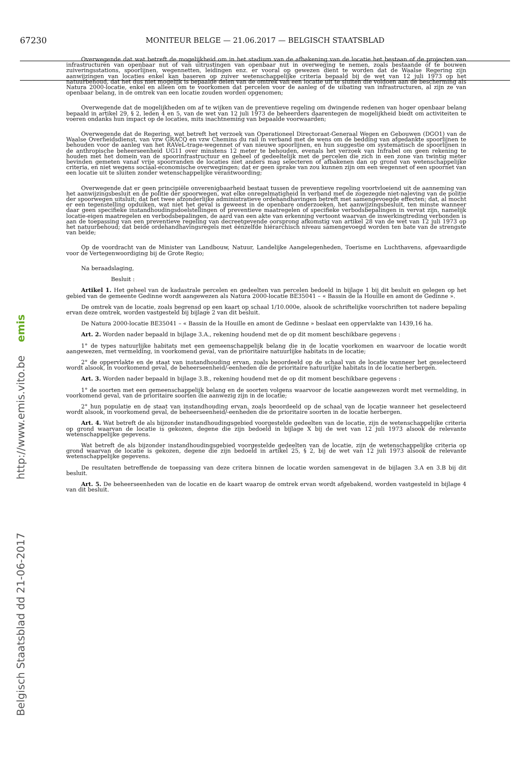67230
MONITEUR BELGE — 21.06.2017 — BELGISCH STAATSBLAD
Belgisch Staatsblad dd 21-06-2017 http://www.emis.vito.be emis
Overwegende dat wat betreft de mogelijkheid om in het stadium van de afbakening van de locatie het bestaan of de projecten van infrastructuren van openbaar nut of van uitrustingen van openbaar nut in overweging te nemen, zoals bestaande of te bouwen zuiveringsstations, spoorlijnen, wegennetten, leidingen enz. er vooral op gewezen dient te worden dat de Waalse Regering zijn aanwijzingen van locaties enkel kan baseren op zuiver wetenschappelijke criteria bepaald bij de wet van 12 juli 1973 op het natuurbehoud, dat het dus niet mogelijk is bepaalde delen van de omtrek van een locatie uit te sluiten die voldoen aan de bescherming als Natura 2000-locatie, enkel en alleen om te voorkomen dat percelen voor de aanleg of de uibating van infrastructuren, al zijn ze van openbaar belang, in de omtrek van een locatie zouden worden opgenomen;
Overwegende dat de mogelijkheden om af te wijken van de preventieve regeling om dwingende redenen van hoger openbaar belang bepaald in artikel 29, § 2, leden 4 en 5, van de wet van 12 juli 1973 de beheerders daarentegen de mogelijkheid biedt om activiteiten te voeren ondanks hun impact op de locaties, mits inachtneming van bepaalde voorwaarden;
Overwegende dat de Regering, wat betreft het verzoek van Operationeel Directoraat-Generaal Wegen en Gebouwen (DGO1) van de Waalse Overheidsdienst, van vzw GRACQ en vzw Chemins du rail in verband met de wens om de bedding van afgedankte spoorlijnen te behouden voor de aanleg van het RAVeL-trage-wegennet of van nieuwe spoorlijnen, en hun suggestie om systematisch de spoorlijnen in de anthropische beheerseenheid UG11 over minstens 12 meter te behouden, evenals het verzoek van Infrabel om geen rekening te houden met het domein van de spoorinfrastructuur en geheel of gedeeltelijk met de percelen die zich in een zone van twintig meter bevinden gemeten vanaf vrije spoorranden de locaties niet anders mag selecteren of afbakenen dan op grond van wetenschappelijke criteria, en niet wegens sociaal-economische overwegingen; dat er geen sprake van zou kunnen zijn om een wegennet of een spoornet van een locatie uit te sluiten zonder wetenschappelijke verantwoording;
Overwegende dat er geen principiële onverenigbaarheid bestaat tussen de preventieve regeling voortvloeiend uit de aanneming van het aanwijzingsbesluit en de politie der spoorwegen, wat elke onregelmatigheid in verband met de zogezegde niet-naleving van de politie der spoorwegen uitsluit; dat het twee afzonderlijke administratieve ordehandhavingen betreft met samengevoegde effecten; dat, al mocht er een tegenstelling opduiken, wat niet het geval is geweest in de openbare onderzoeken, het aanwijzingsbesluit, ten minste wanneer daar geen specifieke instandhoudingsdoelstellingen of preventieve maatregelen of specifieke verbodsbepalingen in vervat zijn, namelijk locatie-eigen maatregelen en verbodsbepalingen, de aard van een akte van erkenning vertoont waarvan de inwerkingtreding verbonden is aan de toepassing van een preventieve regeling van decreetgevende oorsprong afkomstig van artikel 28 van de wet van 12 juli 1973 op het natuurbehoud; dat beide ordehandhavingsregels met éénzelfde hiërarchisch niveau samengevoegd worden ten bate van de strengste van beide;
Op de voordracht van de Minister van Landbouw, Natuur, Landelijke Aangelegenheden, Toerisme en Luchthavens, afgevaardigde voor de Vertegenwoordiging bij de Grote Regio;
Na beraadslaging,
Besluit :
Artikel 1. Het geheel van de kadastrale percelen en gedeelten van percelen bedoeld in bijlage 1 bij dit besluit en gelegen op het gebied van de gemeente Gedinne wordt aangewezen als Natura 2000-locatie BE35041 – « Bassin de la Houille en amont de Gedinne ».
De omtrek van de locatie, zoals begrensd op een kaart op schaal 1/10.000e, alsook de schriftelijke voorschriften tot nadere bepaling ervan deze omtrek, worden vastgesteld bij bijlage 2 van dit besluit.
De Natura 2000-locatie BE35041 – « Bassin de la Houille en amont de Gedinne » beslaat een oppervlakte van 1439,16 ha.
Art. 2. Worden nader bepaald in bijlage 3.A., rekening houdend met de op dit moment beschikbare gegevens :
1° de types natuurlijke habitats met een gemeenschappelijk belang die in de locatie voorkomen en waarvoor de locatie wordt aangewezen, met vermelding, in voorkomend geval, van de prioritaire natuurlijke habitats in de locatie;
2° de oppervlakte en de staat van instandhouding ervan, zoals beoordeeld op de schaal van de locatie wanneer het geselecteerd wordt alsook, in voorkomend geval, de beheerseenheid/-eenheden die de prioritaire natuurlijke habitats in de locatie herbergen.
Art. 3. Worden nader bepaald in bijlage 3.B., rekening houdend met de op dit moment beschikbare gegevens :
1° de soorten met een gemeenschappelijk belang en de soorten volgens waarvoor de locatie aangewezen wordt met vermelding, in voorkomend geval, van de prioritaire soorten die aanwezig zijn in de locatie;
2° hun populatie en de staat van instandhouding ervan, zoals beoordeeld op de schaal van de locatie wanneer het geselecteerd wordt alsook, in voorkomend geval, de beheerseenheid/-eenheden die de prioritaire soorten in de locatie herbergen.
Art. 4. Wat betreft de als bijzonder instandhoudingsgebied voorgestelde gedeelten van de locatie, zijn de wetenschappelijke criteria op grond waarvan de locatie is gekozen, degene die zijn bedoeld in bijlage X bij de wet van 12 juli 1973 alsook de relevante wetenschappelijke gegevens.
Wat betreft de als bijzonder instandhoudingsgebied voorgestelde gedeelten van de locatie, zijn de wetenschappelijke criteria op grond waarvan de locatie is gekozen, degene die zijn bedoeld in artikel 25, § 2, bij de wet van 12 juli 1973 alsook de relevante wetenschappelijke gegevens.
De resultaten betreffende de toepassing van deze critera binnen de locatie worden samengevat in de bijlagen 3.A en 3.B bij dit besluit.
Art. 5. De beheerseenheden van de locatie en de kaart waarop de omtrek ervan wordt afgebakend, worden vastgesteld in bijlage 4 van dit besluit.